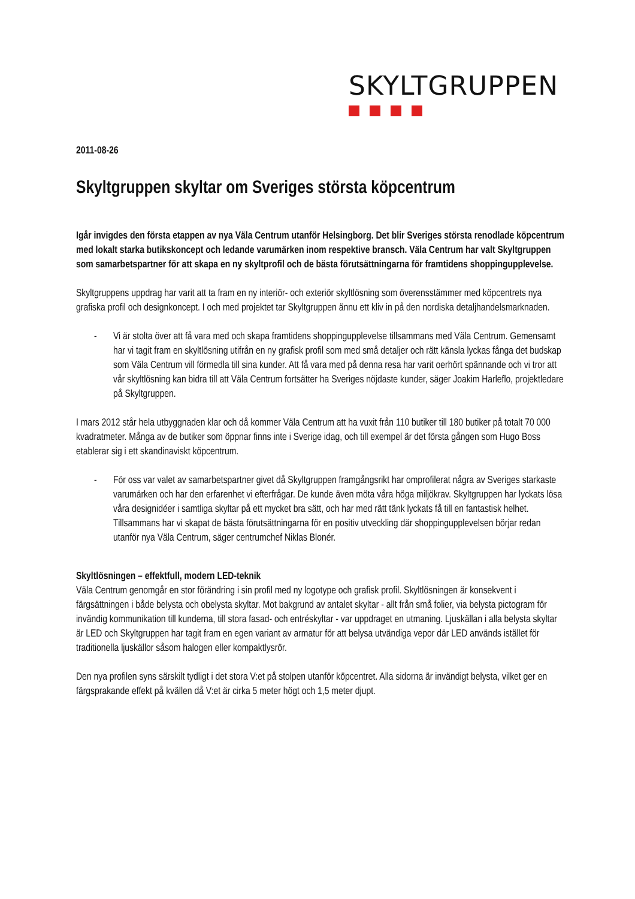SKYLTGRUPPEN
2011-08-26
Skyltgruppen skyltar om Sveriges största köpcentrum
Igår invigdes den första etappen av nya Väla Centrum utanför Helsingborg. Det blir Sveriges största renodlade köpcentrum med lokalt starka butikskoncept och ledande varumärken inom respektive bransch. Väla Centrum har valt Skyltgruppen som samarbetspartner för att skapa en ny skyltprofil och de bästa förutsättningarna för framtidens shoppingupplevelse.
Skyltgruppens uppdrag har varit att ta fram en ny interiör- och exteriör skyltlösning som överensstämmer med köpcentrets nya grafiska profil och designkoncept. I och med projektet tar Skyltgruppen ännu ett kliv in på den nordiska detaljhandelsmarknaden.
- Vi är stolta över att få vara med och skapa framtidens shoppingupplevelse tillsammans med Väla Centrum. Gemensamt har vi tagit fram en skyltlösning utifrån en ny grafisk profil som med små detaljer och rätt känsla lyckas fånga det budskap som Väla Centrum vill förmedla till sina kunder. Att få vara med på denna resa har varit oerhört spännande och vi tror att vår skyltlösning kan bidra till att Väla Centrum fortsätter ha Sveriges nöjdaste kunder, säger Joakim Harleflo, projektledare på Skyltgruppen.
I mars 2012 står hela utbyggnaden klar och då kommer Väla Centrum att ha vuxit från 110 butiker till 180 butiker på totalt 70 000 kvadratmeter. Många av de butiker som öppnar finns inte i Sverige idag, och till exempel är det första gången som Hugo Boss etablerar sig i ett skandinaviskt köpcentrum.
- För oss var valet av samarbetspartner givet då Skyltgruppen framgångsrikt har omprofilerat några av Sveriges starkaste varumärken och har den erfarenhet vi efterfrågar. De kunde även möta våra höga miljökrav. Skyltgruppen har lyckats lösa våra designidéer i samtliga skyltar på ett mycket bra sätt, och har med rätt tänk lyckats få till en fantastisk helhet. Tillsammans har vi skapat de bästa förutsättningarna för en positiv utveckling där shoppingupplevelsen börjar redan utanför nya Väla Centrum, säger centrumchef Niklas Blonér.
Skyltlösningen – effektfull, modern LED-teknik
Väla Centrum genomgår en stor förändring i sin profil med ny logotype och grafisk profil. Skyltlösningen är konsekvent i färgsättningen i både belysta och obelysta skyltar. Mot bakgrund av antalet skyltar - allt från små folier, via belysta pictogram för invändig kommunikation till kunderna, till stora fasad- och entréskyltar - var uppdraget en utmaning. Ljuskällan i alla belysta skyltar är LED och Skyltgruppen har tagit fram en egen variant av armatur för att belysa utvändiga vepor där LED används istället för traditionella ljuskällor såsom halogen eller kompaktlysrör.
Den nya profilen syns särskilt tydligt i det stora V:et på stolpen utanför köpcentret. Alla sidorna är invändigt belysta, vilket ger en färgsprakande effekt på kvällen då V:et är cirka 5 meter högt och 1,5 meter djupt.